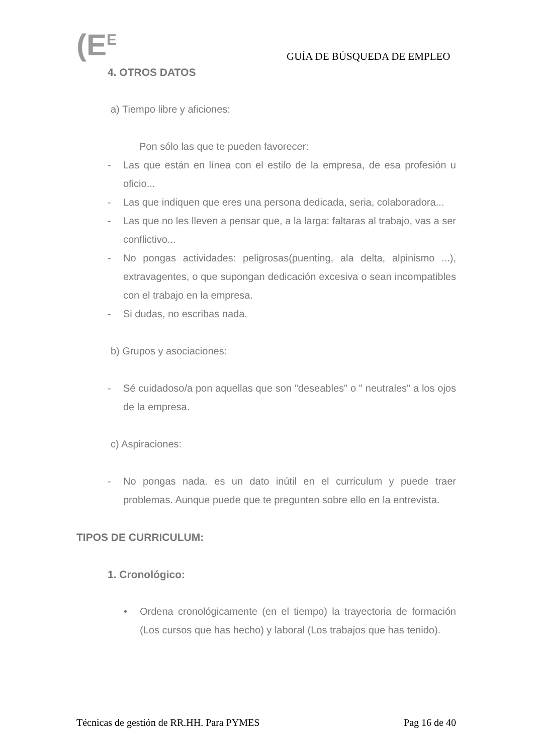(E<sup>E</sup> GUÍA DE BÚSQUEDA DE EMPLEO
4. OTROS DATOS
a) Tiempo libre y aficiones:
Pon sólo las que te pueden favorecer:
- Las que están en línea con el estilo de la empresa, de esa profesión u oficio...
- Las que indiquen que eres una persona dedicada, seria, colaboradora...
- Las que no les lleven a pensar que, a la larga: faltaras al trabajo, vas a ser conflictivo...
- No pongas actividades: peligrosas(puenting, ala delta, alpinismo ...), extravagentes, o que supongan dedicación excesiva o sean incompatibles con el trabajo en la empresa.
- Si dudas, no escribas nada.
b) Grupos y asociaciones:
- Sé cuidadoso/a pon aquellas que son "deseables" o " neutrales" a los ojos de la empresa.
c) Aspiraciones:
- No pongas nada. es un dato inútil en el curriculum y puede traer problemas. Aunque puede que te pregunten sobre ello en la entrevista.
TIPOS DE CURRICULUM:
1. Cronológico:
• Ordena cronológicamente (en el tiempo) la trayectoria de formación (Los cursos que has hecho) y laboral (Los trabajos que has tenido).
Técnicas de gestión de RR.HH. Para PYMES Pag 16 de 40